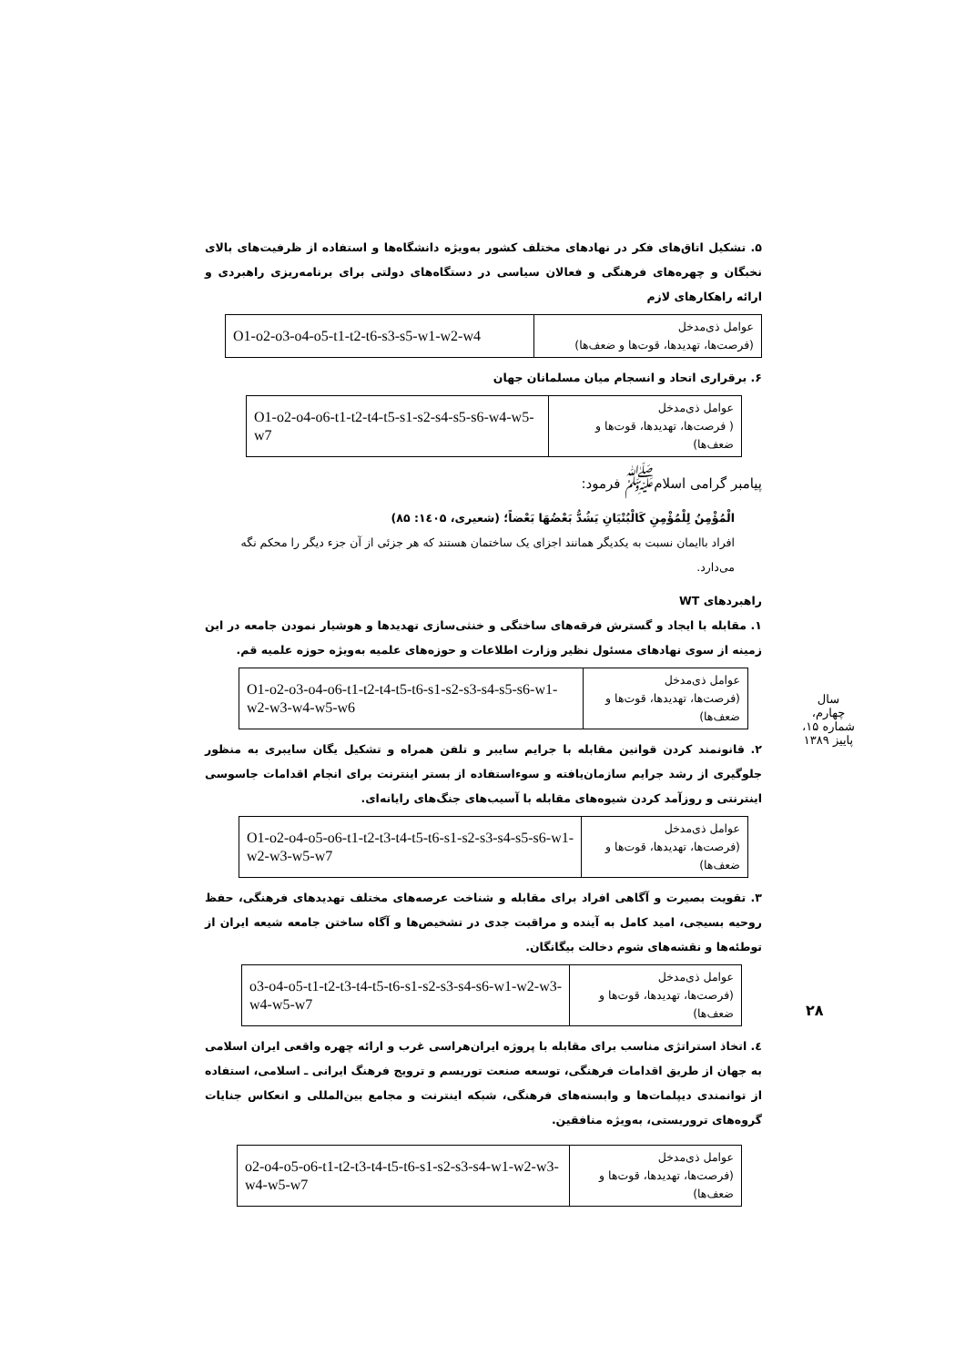۵. تشکیل اتاق‌های فکر در نهادهای مختلف کشور به‌ویژه دانشگاه‌ها و استفاده از ظرفیت‌های بالای نخبگان و چهره‌های فرهنگی و فعالان سیاسی در دستگاه‌های دولتی برای برنامه‌ریزی راهبردی و ارائه راهکارهای لازم
| عوامل ذی‌مدخل (فرصت‌ها، تهدیدها، قوت‌ها و ضعف‌ها) | O1-o2-o3-o4-o5-t1-t2-t6-s3-s5-w1-w2-w4 |
۶. برقراری اتحاد و انسجام میان مسلمانان جهان
| عوامل ذی‌مدخل ( فرصت‌ها، تهدیدها، قوت‌ها و ضعف‌ها) | O1-o2-o4-o6-t1-t2-t4-t5-s1-s2-s4-s5-s6-w4-w5-w7 |
پیامبر گرامی اسلام<sup>ﷺ</sup> فرمود:
الْمُؤْمِنُ لِلْمُؤْمِنِ کَالْبُنْیَانِ یَشُدُّ بَعْضُهَا بَعْضاً؛ (شعیری، ۱٤۰۵: ۸۵)
افراد باایمان نسبت به یکدیگر همانند اجزای یک ساختمان هستند که هر جزئی از آن جزء دیگر را محکم نگه می‌دارد.
راهبردهای WT
۱. مقابله با ایجاد و گسترش فرقه‌های ساختگی و خنثی‌سازی تهدیدها و هوشیار نمودن جامعه در این زمینه از سوی نهادهای مسئول نظیر وزارت اطلاعات و حوزه‌های علمیه به‌ویژه حوزه علمیه قم.
| عوامل ذی‌مدخل (فرصت‌ها، تهدیدها، قوت‌ها و ضعف‌ها) | O1-o2-o3-o4-o6-t1-t2-t4-t5-t6-s1-s2-s3-s4-s5-s6-w1-w2-w3-w4-w5-w6 |
۲. قانونمند کردن قوانین مقابله با جرایم سایبر و تلفن همراه و تشکیل یگان سایبری به منظور جلوگیری از رشد جرایم سازمان‌یافته و سوءاستفاده از بستر اینترنت برای انجام اقدامات جاسوسی اینترنتی و روزآمد کردن شیوه‌های مقابله با آسیب‌های جنگ‌های رایانه‌ای.
| عوامل ذی‌مدخل (فرصت‌ها، تهدیدها، قوت‌ها و ضعف‌ها) | O1-o2-o4-o5-o6-t1-t2-t3-t4-t5-t6-s1-s2-s3-s4-s5-s6-w1-w2-w3-w5-w7 |
۳. تقویت بصیرت و آگاهی افراد برای مقابله و شناخت عرصه‌های مختلف تهدیدهای فرهنگی، حفظ روحیه بسیجی، امید کامل به آینده و مراقبت جدی در تشخیص‌ها و آگاه ساختن جامعه شیعه ایران از توطئه‌ها و نقشه‌های شوم دخالت بیگانگان.
| عوامل ذی‌مدخل (فرصت‌ها، تهدیدها، قوت‌ها و ضعف‌ها) | o3-o4-o5-t1-t2-t3-t4-t5-t6-s1-s2-s3-s4-s6-w1-w2-w3-w4-w5-w7 |
٤. اتخاذ استراتژی مناسب برای مقابله با پروژه ایران‌هراسی غرب و ارائه چهره واقعی ایران اسلامی به جهان از طریق اقدامات فرهنگی، توسعه صنعت توریسم و ترویج فرهنگ ایرانی ـ اسلامی، استفاده از توانمندی دیپلمات‌ها و وابسته‌های فرهنگی، شبکه اینترنت و مجامع بین‌المللی و انعکاس جنایات گروه‌های تروریستی، به‌ویژه منافقین.
| عوامل ذی‌مدخل (فرصت‌ها، تهدیدها، قوت‌ها و ضعف‌ها) | o2-o4-o5-o6-t1-t2-t3-t4-t5-t6-s1-s2-s3-s4-w1-w2-w3-w4-w5-w7 |
سال چهارم، شماره ۱۵، پاییز ۱۳۸۹
۲۸